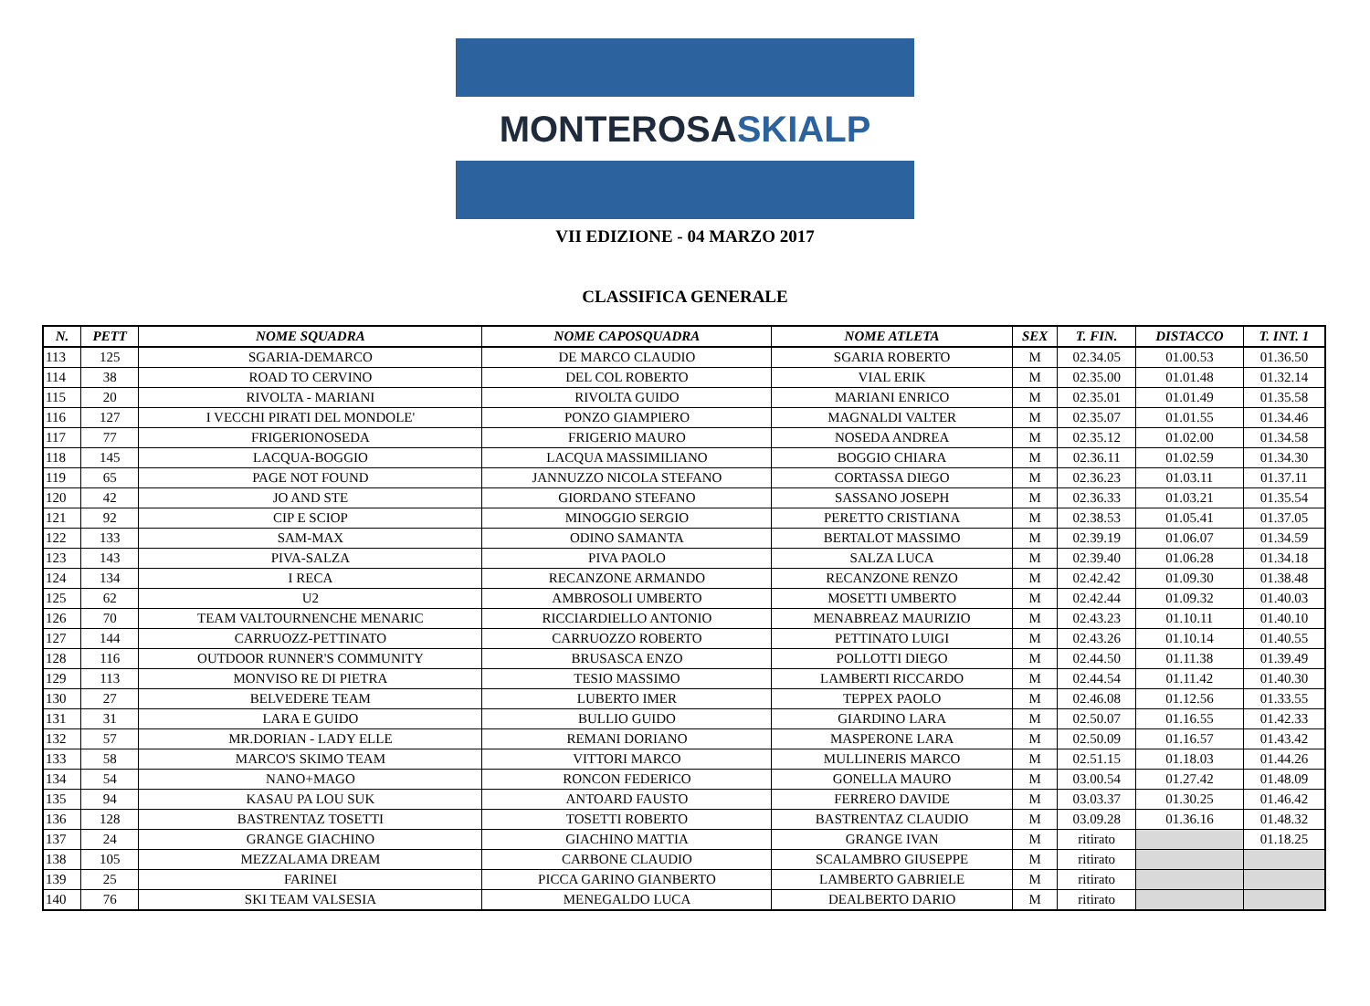MONTEROSA SKIALP
VII EDIZIONE - 04 MARZO 2017
CLASSIFICA GENERALE
| N. | PETT | NOME SQUADRA | NOME CAPOSQUADRA | NOME ATLETA | SEX | T. FIN. | DISTACCO | T. INT. 1 |
| --- | --- | --- | --- | --- | --- | --- | --- | --- |
| 113 | 125 | SGARIA-DEMARCO | DE MARCO CLAUDIO | SGARIA ROBERTO | M | 02.34.05 | 01.00.53 | 01.36.50 |
| 114 | 38 | ROAD TO CERVINO | DEL COL ROBERTO | VIAL ERIK | M | 02.35.00 | 01.01.48 | 01.32.14 |
| 115 | 20 | RIVOLTA - MARIANI | RIVOLTA GUIDO | MARIANI ENRICO | M | 02.35.01 | 01.01.49 | 01.35.58 |
| 116 | 127 | I VECCHI PIRATI DEL MONDOLE' | PONZO GIAMPIERO | MAGNALDI VALTER | M | 02.35.07 | 01.01.55 | 01.34.46 |
| 117 | 77 | FRIGERIONOSEDA | FRIGERIO MAURO | NOSEDA ANDREA | M | 02.35.12 | 01.02.00 | 01.34.58 |
| 118 | 145 | LACQUA-BOGGIO | LACQUA MASSIMILIANO | BOGGIO CHIARA | M | 02.36.11 | 01.02.59 | 01.34.30 |
| 119 | 65 | PAGE NOT FOUND | JANNUZZO NICOLA STEFANO | CORTASSA DIEGO | M | 02.36.23 | 01.03.11 | 01.37.11 |
| 120 | 42 | JO AND STE | GIORDANO STEFANO | SASSANO JOSEPH | M | 02.36.33 | 01.03.21 | 01.35.54 |
| 121 | 92 | CIP E SCIOP | MINOGGIO SERGIO | PERETTO CRISTIANA | M | 02.38.53 | 01.05.41 | 01.37.05 |
| 122 | 133 | SAM-MAX | ODINO SAMANTA | BERTALOT MASSIMO | M | 02.39.19 | 01.06.07 | 01.34.59 |
| 123 | 143 | PIVA-SALZA | PIVA PAOLO | SALZA LUCA | M | 02.39.40 | 01.06.28 | 01.34.18 |
| 124 | 134 | I RECA | RECANZONE ARMANDO | RECANZONE RENZO | M | 02.42.42 | 01.09.30 | 01.38.48 |
| 125 | 62 | U2 | AMBROSOLI UMBERTO | MOSETTI UMBERTO | M | 02.42.44 | 01.09.32 | 01.40.03 |
| 126 | 70 | TEAM VALTOURNENCHE MENARIC | RICCIARDIELLO ANTONIO | MENABREAZ MAURIZIO | M | 02.43.23 | 01.10.11 | 01.40.10 |
| 127 | 144 | CARRUOZZ-PETTINATO | CARRUOZZO ROBERTO | PETTINATO LUIGI | M | 02.43.26 | 01.10.14 | 01.40.55 |
| 128 | 116 | OUTDOOR RUNNER'S COMMUNITY | BRUSASCA ENZO | POLLOTTI DIEGO | M | 02.44.50 | 01.11.38 | 01.39.49 |
| 129 | 113 | MONVISO RE DI PIETRA | TESIO MASSIMO | LAMBERTI RICCARDO | M | 02.44.54 | 01.11.42 | 01.40.30 |
| 130 | 27 | BELVEDERE TEAM | LUBERTO IMER | TEPPEX PAOLO | M | 02.46.08 | 01.12.56 | 01.33.55 |
| 131 | 31 | LARA E GUIDO | BULLIO GUIDO | GIARDINO LARA | M | 02.50.07 | 01.16.55 | 01.42.33 |
| 132 | 57 | MR.DORIAN - LADY ELLE | REMANI DORIANO | MASPERONE LARA | M | 02.50.09 | 01.16.57 | 01.43.42 |
| 133 | 58 | MARCO'S SKIMO TEAM | VITTORI MARCO | MULLINERIS MARCO | M | 02.51.15 | 01.18.03 | 01.44.26 |
| 134 | 54 | NANO+MAGO | RONCON FEDERICO | GONELLA MAURO | M | 03.00.54 | 01.27.42 | 01.48.09 |
| 135 | 94 | KASAU PA LOU SUK | ANTOARD FAUSTO | FERRERO DAVIDE | M | 03.03.37 | 01.30.25 | 01.46.42 |
| 136 | 128 | BASTRENTAZ TOSETTI | TOSETTI ROBERTO | BASTRENTAZ CLAUDIO | M | 03.09.28 | 01.36.16 | 01.48.32 |
| 137 | 24 | GRANGE GIACHINO | GIACHINO MATTIA | GRANGE IVAN | M | ritirato | | 01.18.25 |
| 138 | 105 | MEZZALAMA DREAM | CARBONE CLAUDIO | SCALAMBRO GIUSEPPE | M | ritirato | | |
| 139 | 25 | FARINEI | PICCA GARINO GIANBERTO | LAMBERTO GABRIELE | M | ritirato | | |
| 140 | 76 | SKI TEAM VALSESIA | MENEGALDO LUCA | DEALBERTO DARIO | M | ritirato | | |